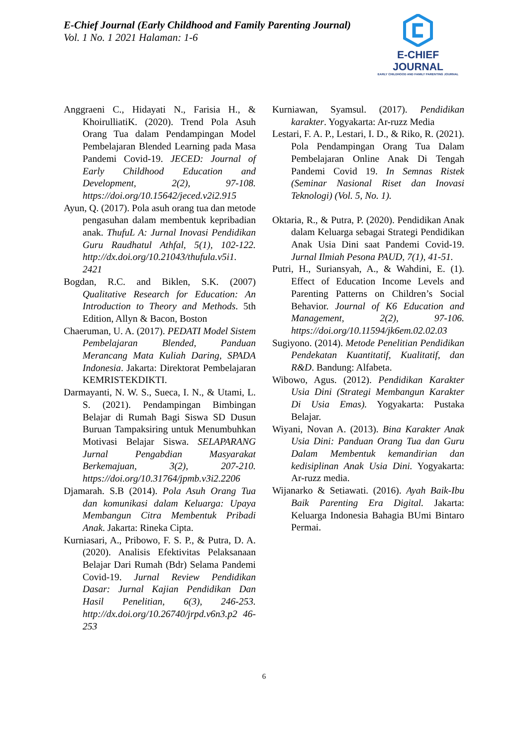E-Chief Journal (Early Childhood and Family Parenting Journal)
Vol. 1 No. 1 2021 Halaman: 1-6
E-CHIEF JOURNAL
EARLY CHILDHOOD AND FAMILY PARENTING JOURNAL
Anggraeni C., Hidayati N., Farisia H., & KhoirulliatiK. (2020). Trend Pola Asuh Orang Tua dalam Pendampingan Model Pembelajaran Blended Learning pada Masa Pandemi Covid-19. JECED: Journal of Early Childhood Education and Development, 2(2), 97-108. https://doi.org/10.15642/jeced.v2i2.915
Ayun, Q. (2017). Pola asuh orang tua dan metode pengasuhan dalam membentuk kepribadian anak. ThufuL A: Jurnal Inovasi Pendidikan Guru Raudhatul Athfal, 5(1), 102-122. http://dx.doi.org/10.21043/thufula.v5i1. 2421
Bogdan, R.C. and Biklen, S.K. (2007) Qualitative Research for Education: An Introduction to Theory and Methods. 5th Edition, Allyn & Bacon, Boston
Chaeruman, U. A. (2017). PEDATI Model Sistem Pembelajaran Blended, Panduan Merancang Mata Kuliah Daring, SPADA Indonesia. Jakarta: Direktorat Pembelajaran KEMRISTEKDIKTI.
Darmayanti, N. W. S., Sueca, I. N., & Utami, L. S. (2021). Pendampingan Bimbingan Belajar di Rumah Bagi Siswa SD Dusun Buruan Tampaksiring untuk Menumbuhkan Motivasi Belajar Siswa. SELAPARANG Jurnal Pengabdian Masyarakat Berkemajuan, 3(2), 207-210. https://doi.org/10.31764/jpmb.v3i2.2206
Djamarah. S.B (2014). Pola Asuh Orang Tua dan komunikasi dalam Keluarga: Upaya Membangun Citra Membentuk Pribadi Anak. Jakarta: Rineka Cipta.
Kurniasari, A., Pribowo, F. S. P., & Putra, D. A. (2020). Analisis Efektivitas Pelaksanaan Belajar Dari Rumah (Bdr) Selama Pandemi Covid-19. Jurnal Review Pendidikan Dasar: Jurnal Kajian Pendidikan Dan Hasil Penelitian, 6(3), 246-253. http://dx.doi.org/10.26740/jrpd.v6n3.p2 46-253
Kurniawan, Syamsul. (2017). Pendidikan karakter. Yogyakarta: Ar-ruzz Media
Lestari, F. A. P., Lestari, I. D., & Riko, R. (2021). Pola Pendampingan Orang Tua Dalam Pembelajaran Online Anak Di Tengah Pandemi Covid 19. In Semnas Ristek (Seminar Nasional Riset dan Inovasi Teknologi) (Vol. 5, No. 1).
Oktaria, R., & Putra, P. (2020). Pendidikan Anak dalam Keluarga sebagai Strategi Pendidikan Anak Usia Dini saat Pandemi Covid-19. Jurnal Ilmiah Pesona PAUD, 7(1), 41-51.
Putri, H., Suriansyah, A., & Wahdini, E. (1). Effect of Education Income Levels and Parenting Patterns on Children’s Social Behavior. Journal of K6 Education and Management, 2(2), 97-106. https://doi.org/10.11594/jk6em.02.02.03
Sugiyono. (2014). Metode Penelitian Pendidikan Pendekatan Kuantitatif, Kualitatif, dan R&D. Bandung: Alfabeta.
Wibowo, Agus. (2012). Pendidikan Karakter Usia Dini (Strategi Membangun Karakter Di Usia Emas). Yogyakarta: Pustaka Belajar.
Wiyani, Novan A. (2013). Bina Karakter Anak Usia Dini: Panduan Orang Tua dan Guru Dalam Membentuk kemandirian dan kedisiplinan Anak Usia Dini. Yogyakarta: Ar-ruzz media.
Wijanarko & Setiawati. (2016). Ayah Baik-Ibu Baik Parenting Era Digital. Jakarta: Keluarga Indonesia Bahagia BUmi Bintaro Permai.
6